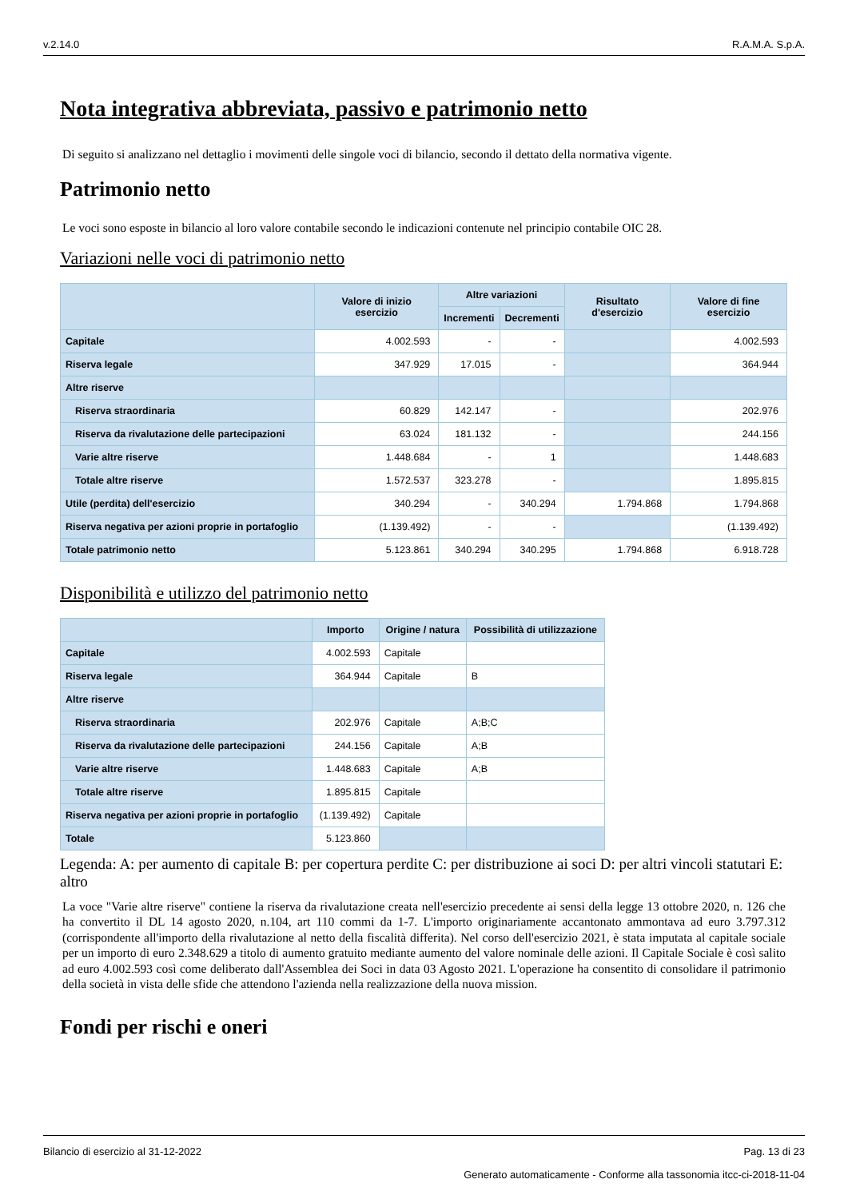v.2.14.0 R.A.M.A. S.p.A.
Nota integrativa abbreviata, passivo e patrimonio netto
Di seguito si analizzano nel dettaglio i movimenti delle singole voci di bilancio, secondo il dettato della normativa vigente.
Patrimonio netto
Le voci sono esposte in bilancio al loro valore contabile secondo le indicazioni contenute nel principio contabile OIC 28.
Variazioni nelle voci di patrimonio netto
| | Valore di inizio esercizio | Altre variazioni | | Risultato d'esercizio | Valore di fine esercizio |
| --- | --- | --- | --- | --- | --- |
| | | Incrementi | Decrementi | | |
| Capitale | 4.002.593 | - | - | | 4.002.593 |
| Riserva legale | 347.929 | 17.015 | - | | 364.944 |
| Altre riserve | | | | | |
| Riserva straordinaria | 60.829 | 142.147 | - | | 202.976 |
| Riserva da rivalutazione delle partecipazioni | 63.024 | 181.132 | - | | 244.156 |
| Varie altre riserve | 1.448.684 | - | 1 | | 1.448.683 |
| Totale altre riserve | 1.572.537 | 323.278 | - | | 1.895.815 |
| Utile (perdita) dell'esercizio | 340.294 | - | 340.294 | 1.794.868 | 1.794.868 |
| Riserva negativa per azioni proprie in portafoglio | (1.139.492) | - | - | | (1.139.492) |
| Totale patrimonio netto | 5.123.861 | 340.294 | 340.295 | 1.794.868 | 6.918.728 |
Disponibilità e utilizzo del patrimonio netto
| | Importo | Origine / natura | Possibilità di utilizzazione |
| --- | --- | --- | --- |
| Capitale | 4.002.593 | Capitale | |
| Riserva legale | 364.944 | Capitale | B |
| Altre riserve | | | |
| Riserva straordinaria | 202.976 | Capitale | A;B;C |
| Riserva da rivalutazione delle partecipazioni | 244.156 | Capitale | A;B |
| Varie altre riserve | 1.448.683 | Capitale | A;B |
| Totale altre riserve | 1.895.815 | Capitale | |
| Riserva negativa per azioni proprie in portafoglio | (1.139.492) | Capitale | |
| Totale | 5.123.860 | | |
Legenda: A: per aumento di capitale B: per copertura perdite C: per distribuzione ai soci D: per altri vincoli statutari E: altro
La voce "Varie altre riserve" contiene la riserva da rivalutazione creata nell'esercizio precedente ai sensi della legge 13 ottobre 2020, n. 126 che ha convertito il DL 14 agosto 2020, n.104, art 110 commi da 1-7. L'importo originariamente accantonato ammontava ad euro 3.797.312 (corrispondente all'importo della rivalutazione al netto della fiscalità differita). Nel corso dell'esercizio 2021, è stata imputata al capitale sociale per un importo di euro 2.348.629 a titolo di aumento gratuito mediante aumento del valore nominale delle azioni. Il Capitale Sociale è così salito ad euro 4.002.593 così come deliberato dall'Assemblea dei Soci in data 03 Agosto 2021. L'operazione ha consentito di consolidare il patrimonio della società in vista delle sfide che attendono l'azienda nella realizzazione della nuova mission.
Fondi per rischi e oneri
Bilancio di esercizio al 31-12-2022 Pag. 13 di 23
Generato automaticamente - Conforme alla tassonomia itcc-ci-2018-11-04